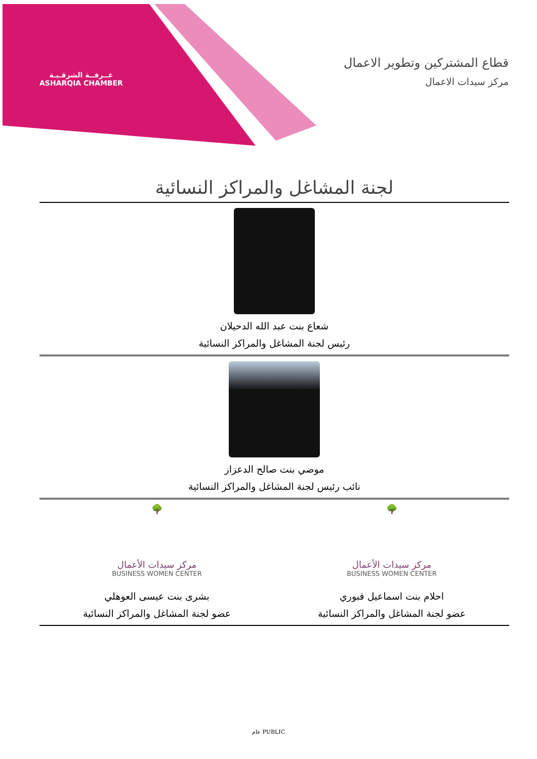غــرفــة الشرقـيـة
ASHARQIA CHAMBER
قطاع المشتركين وتطوير الاعمال
مركز سيدات الاعمال
لجنة المشاغل والمراكز النسائية
شعاع بنت عبد الله الدحيلان
رئيس لجنة المشاغل والمراكز النسائية
موضي بنت صالح الدعزاز
نائب رئيس لجنة المشاغل والمراكز النسائية
🌳
مركز سيدات الأعمال
BUSINESS WOMEN CENTER
احلام بنت اسماعيل قبوري
عضو لجنة المشاغل والمراكز النسائية
🌳
مركز سيدات الأعمال
BUSINESS WOMEN CENTER
بشرى بنت عيسى العوهلي
عضو لجنة المشاغل والمراكز النسائية
عام PUBLIC